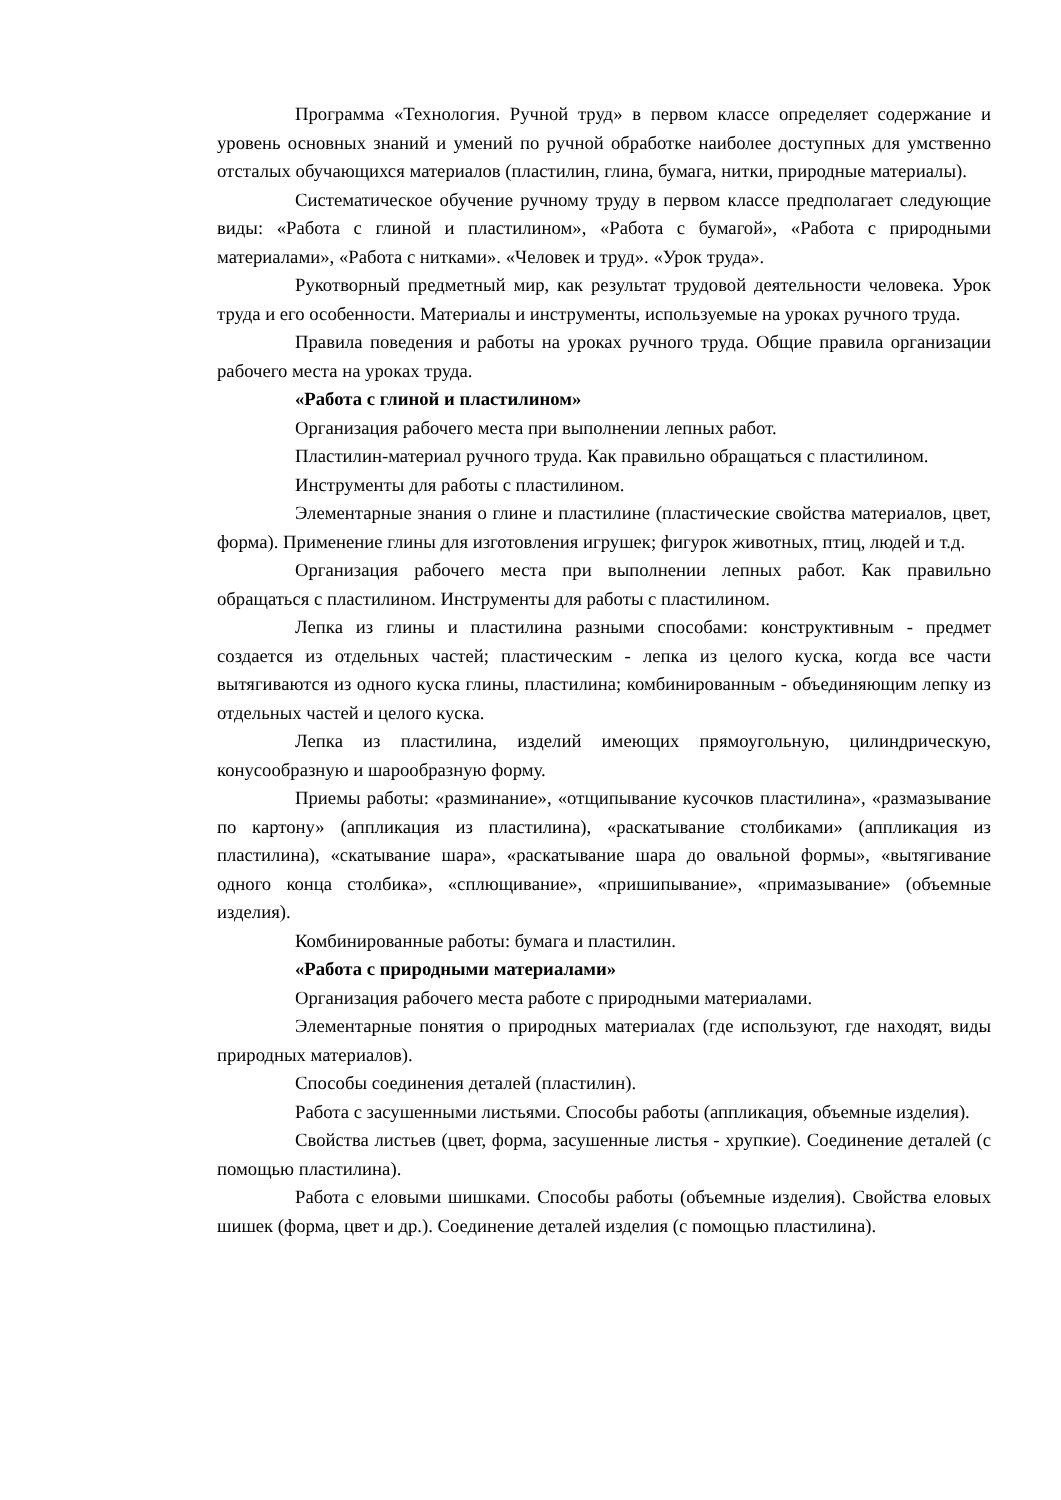Программа «Технология. Ручной труд» в первом классе определяет содержание и уровень основных знаний и умений по ручной обработке наиболее доступных для умственно отсталых обучающихся материалов (пластилин, глина, бумага, нитки, природные материалы).
Систематическое обучение ручному труду в первом классе предполагает следующие виды: «Работа с глиной и пластилином», «Работа с бумагой», «Работа с природными материалами», «Работа с нитками». «Человек и труд». «Урок труда».
Рукотворный предметный мир, как результат трудовой деятельности человека. Урок труда и его особенности. Материалы и инструменты, используемые на уроках ручного труда.
Правила поведения и работы на уроках ручного труда. Общие правила организации рабочего места на уроках труда.
«Работа с глиной и пластилином»
Организация рабочего места при выполнении лепных работ.
Пластилин-материал ручного труда. Как правильно обращаться с пластилином.
Инструменты для работы с пластилином.
Элементарные знания о глине и пластилине (пластические свойства материалов, цвет, форма). Применение глины для изготовления игрушек; фигурок животных, птиц, людей и т.д.
Организация рабочего места при выполнении лепных работ. Как правильно обращаться с пластилином. Инструменты для работы с пластилином.
Лепка из глины и пластилина разными способами: конструктивным - предмет создается из отдельных частей; пластическим - лепка из целого куска, когда все части вытягиваются из одного куска глины, пластилина; комбинированным - объединяющим лепку из отдельных частей и целого куска.
Лепка из пластилина, изделий имеющих прямоугольную, цилиндрическую, конусообразную и шарообразную форму.
Приемы работы: «разминание», «отщипывание кусочков пластилина», «размазывание по картону» (аппликация из пластилина), «раскатывание столбиками» (аппликация из пластилина), «скатывание шара», «раскатывание шара до овальной формы», «вытягивание одного конца столбика», «сплющивание», «пришипывание», «примазывание» (объемные изделия).
Комбинированные работы: бумага и пластилин.
«Работа с природными материалами»
Организация рабочего места работе с природными материалами.
Элементарные понятия о природных материалах (где используют, где находят, виды природных материалов).
Способы соединения деталей (пластилин).
Работа с засушенными листьями. Способы работы (аппликация, объемные изделия).
Свойства листьев (цвет, форма, засушенные листья - хрупкие). Соединение деталей (с помощью пластилина).
Работа с еловыми шишками. Способы работы (объемные изделия). Свойства еловых шишек (форма, цвет и др.). Соединение деталей изделия (с помощью пластилина).